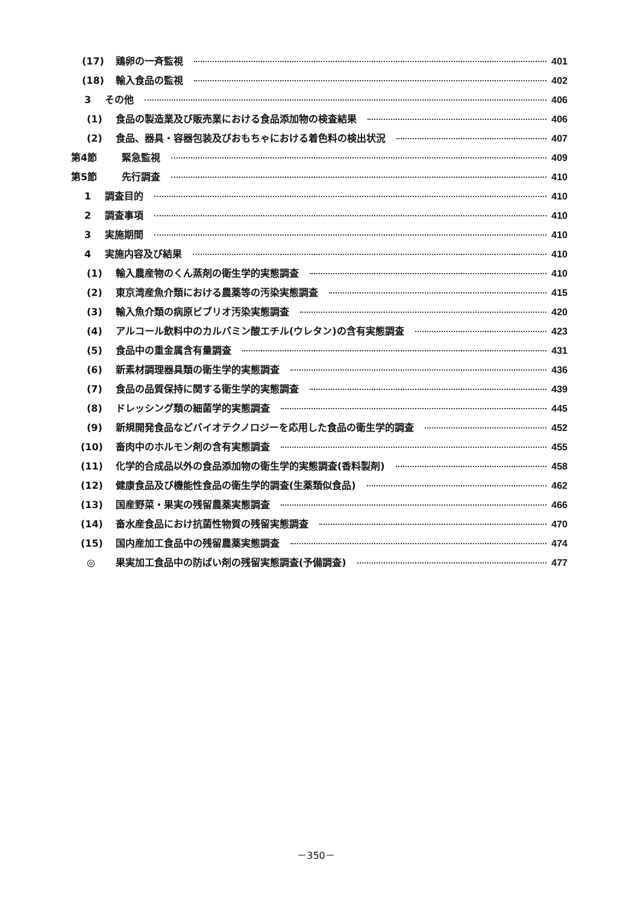(17) 鶏卵の一斉監視 401
(18) 輸入食品の監視 402
3 その他 406
(1) 食品の製造業及び販売業における食品添加物の検査結果 406
(2) 食品、器具・容器包装及びおもちゃにおける着色料の検出状況 407
第4節 緊急監視 409
第5節 先行調査 410
1 調査目的 410
2 調査事項 410
3 実施期間 410
4 実施内容及び結果 410
(1) 輸入農産物のくん蒸剤の衛生学的実態調査 410
(2) 東京湾産魚介類における農薬等の汚染実態調査 415
(3) 輸入魚介類の病原ビブリオ汚染実態調査 420
(4) アルコール飲料中のカルバミン酸エチル(ウレタン)の含有実態調査 423
(5) 食品中の重金属含有量調査 431
(6) 新素材調理器具類の衛生学的実態調査 436
(7) 食品の品質保持に関する衛生学的実態調査 439
(8) ドレッシング類の細菌学的実態調査 445
(9) 新規開発食品などバイオテクノロジーを応用した食品の衛生学的調査 452
(10) 畜肉中のホルモン剤の含有実態調査 455
(11) 化学的合成品以外の食品添加物の衛生学的実態調査(香料製剤) 458
(12) 健康食品及び機能性食品の衛生学的調査(生薬類似食品) 462
(13) 国産野菜・果実の残留農薬実態調査 466
(14) 畜水産食品におけ抗菌性物質の残留実態調査 470
(15) 国内産加工食品中の残留農薬実態調査 474
◎ 果実加工食品中の防ばい剤の残留実態調査(予備調査) 477
－350－